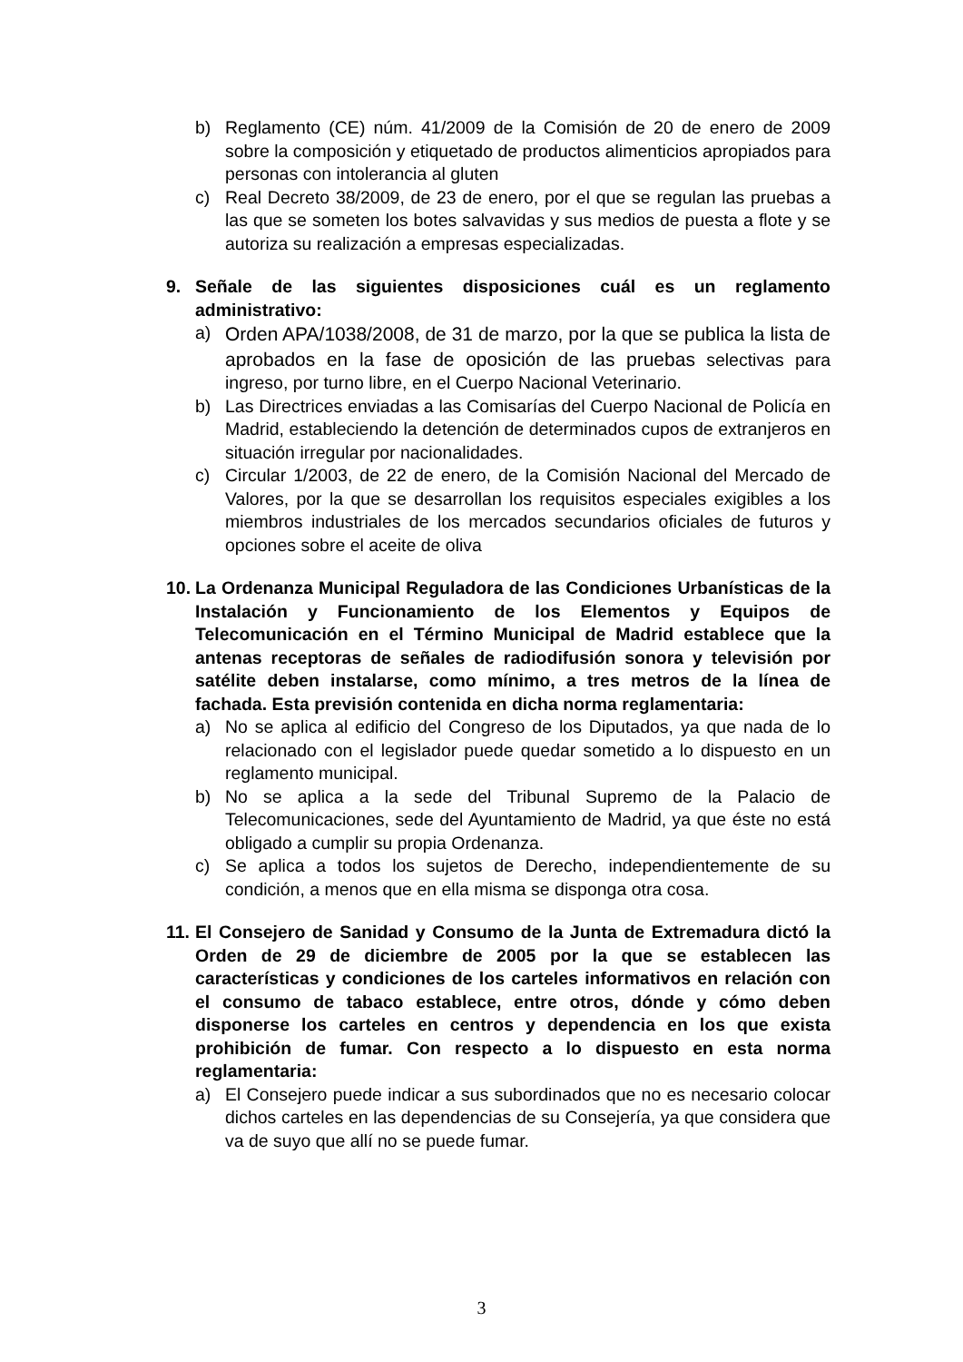b) Reglamento (CE) núm. 41/2009 de la Comisión de 20 de enero de 2009 sobre la composición y etiquetado de productos alimenticios apropiados para personas con intolerancia al gluten
c) Real Decreto 38/2009, de 23 de enero, por el que se regulan las pruebas a las que se someten los botes salvavidas y sus medios de puesta a flote y se autoriza su realización a empresas especializadas.
9. Señale de las siguientes disposiciones cuál es un reglamento administrativo:
a) Orden APA/1038/2008, de 31 de marzo, por la que se publica la lista de aprobados en la fase de oposición de las pruebas selectivas para ingreso, por turno libre, en el Cuerpo Nacional Veterinario.
b) Las Directrices enviadas a las Comisarías del Cuerpo Nacional de Policía en Madrid, estableciendo la detención de determinados cupos de extranjeros en situación irregular por nacionalidades.
c) Circular 1/2003, de 22 de enero, de la Comisión Nacional del Mercado de Valores, por la que se desarrollan los requisitos especiales exigibles a los miembros industriales de los mercados secundarios oficiales de futuros y opciones sobre el aceite de oliva
10. La Ordenanza Municipal Reguladora de las Condiciones Urbanísticas de la Instalación y Funcionamiento de los Elementos y Equipos de Telecomunicación en el Término Municipal de Madrid establece que la antenas receptoras de señales de radiodifusión sonora y televisión por satélite deben instalarse, como mínimo, a tres metros de la línea de fachada. Esta previsión contenida en dicha norma reglamentaria:
a) No se aplica al edificio del Congreso de los Diputados, ya que nada de lo relacionado con el legislador puede quedar sometido a lo dispuesto en un reglamento municipal.
b) No se aplica a la sede del Tribunal Supremo de la Palacio de Telecomunicaciones, sede del Ayuntamiento de Madrid, ya que éste no está obligado a cumplir su propia Ordenanza.
c) Se aplica a todos los sujetos de Derecho, independientemente de su condición, a menos que en ella misma se disponga otra cosa.
11. El Consejero de Sanidad y Consumo de la Junta de Extremadura dictó la Orden de 29 de diciembre de 2005 por la que se establecen las características y condiciones de los carteles informativos en relación con el consumo de tabaco establece, entre otros, dónde y cómo deben disponerse los carteles en centros y dependencia en los que exista prohibición de fumar. Con respecto a lo dispuesto en esta norma reglamentaria:
a) El Consejero puede indicar a sus subordinados que no es necesario colocar dichos carteles en las dependencias de su Consejería, ya que considera que va de suyo que allí no se puede fumar.
3